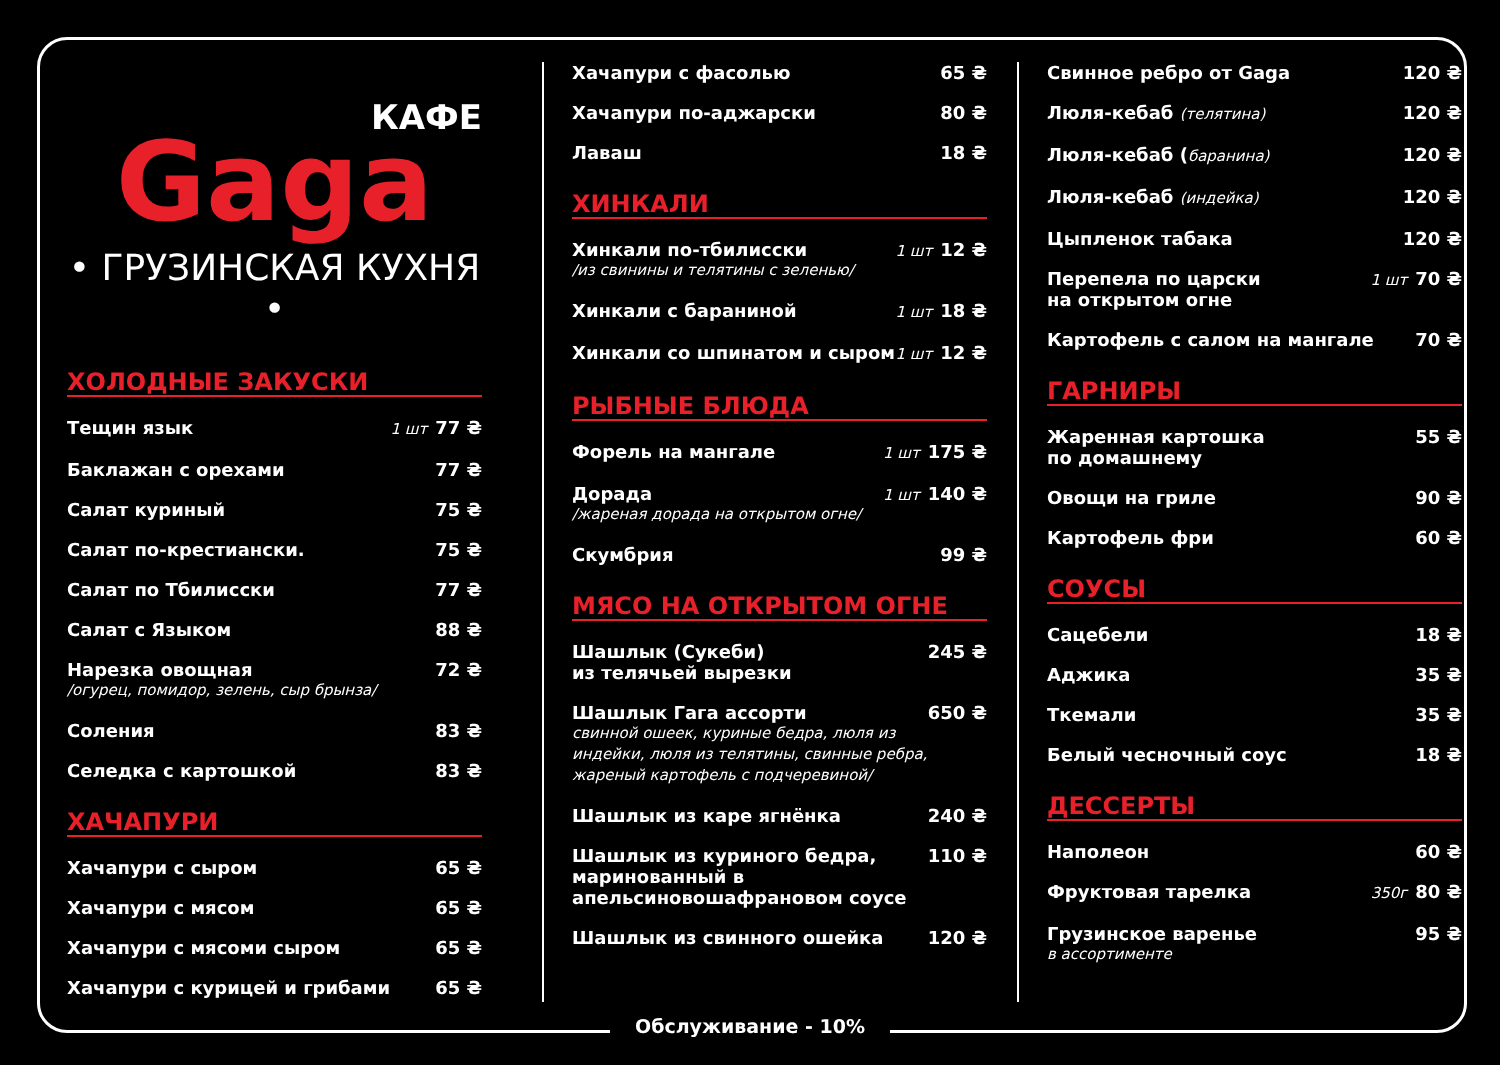КАФЕ
Gaga
• ГРУЗИНСКАЯ КУХНЯ •
ХОЛОДНЫЕ ЗАКУСКИ
Тещин язык 1 шт 77 ₴
Баклажан с орехами 77 ₴
Салат куриный 75 ₴
Салат по-крестиански. 75 ₴
Салат по Тбилисски 77 ₴
Салат с Языком 88 ₴
Нарезка овощная
/огурец, помидор, зелень, сыр брынза/ 72 ₴
Соления 83 ₴
Селедка с картошкой 83 ₴
ХАЧАПУРИ
Хачапури с сыром 65 ₴
Хачапури с мясом 65 ₴
Хачапури с мясоми сыром 65 ₴
Хачапури с курицей и грибами 65 ₴
Хачапури с фасолью 65 ₴
Хачапури по-аджарски 80 ₴
Лаваш 18 ₴
ХИНКАЛИ
Хинкали по-тбилисски
/из свинины и телятины с зеленью/ 1 шт 12 ₴
Хинкали с бараниной 1 шт 18 ₴
Хинкали со шпинатом и сыром 1 шт 12 ₴
РЫБНЫЕ БЛЮДА
Форель на мангале 1 шт 175 ₴
Дорада
/жареная дорада на открытом огне/ 1 шт 140 ₴
Скумбрия 99 ₴
МЯСО НА ОТКРЫТОМ ОГНЕ
Шашлык (Сукеби)
из телячьей вырезки 245 ₴
Шашлык Гага ассорти
свинной ошеек, куриные бедра, люля из индейки, люля из телятины, свинные ребра, жареный картофель с подчеревиной/ 650 ₴
Шашлык из каре ягнёнка 240 ₴
Шашлык из куриного бедра, маринованный в апельсиновошафрановом соусе 110 ₴
Шашлык из свинного ошейка 120 ₴
Свинное ребро от Gaga 120 ₴
Люля-кебаб (телятина) 120 ₴
Люля-кебаб (баранина) 120 ₴
Люля-кебаб (индейка) 120 ₴
Цыпленок табака 120 ₴
Перепела по царски
на открытом огне 1 шт 70 ₴
Картофель с салом на мангале 70 ₴
ГАРНИРЫ
Жаренная картошка
по домашнему 55 ₴
Овощи на гриле 90 ₴
Картофель фри 60 ₴
СОУСЫ
Сацебели 18 ₴
Аджика 35 ₴
Ткемали 35 ₴
Белый чесночный соус 18 ₴
ДЕССЕРТЫ
Наполеон 60 ₴
Фруктовая тарелка 350г 80 ₴
Грузинское варенье
в ассортименте 95 ₴
Обслуживание - 10%